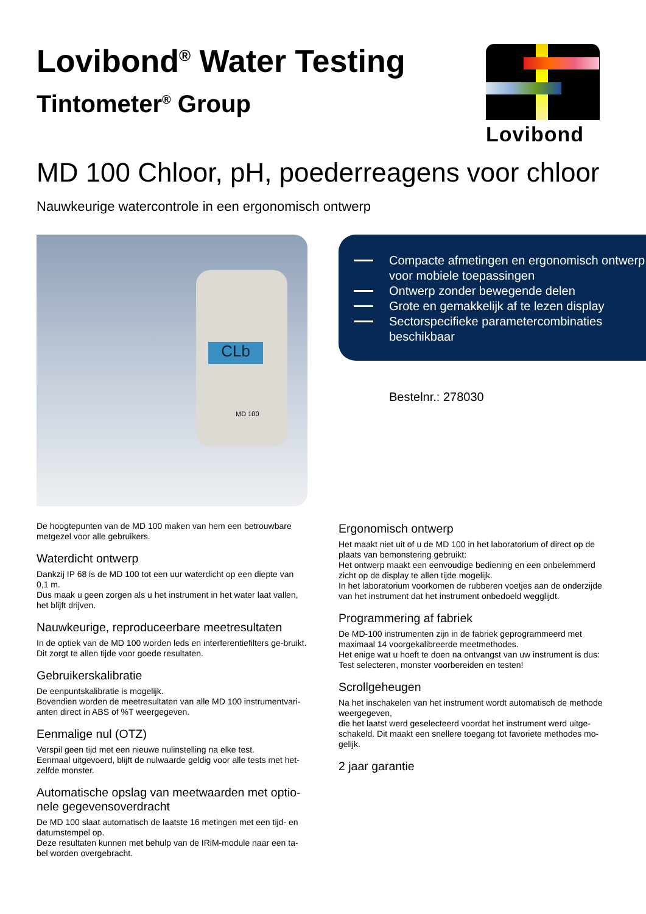Lovibond<sup>®</sup> Water Testing
Tintometer<sup>®</sup> Group
Lovibond
MD 100 Chloor, pH, poederreagens voor chloor
Nauwkeurige watercontrole in een ergonomisch ontwerp
CLb
MD 100
Compacte afmetingen en ergonomisch ontwerp voor mobiele toepassingen
Ontwerp zonder bewegende delen
Grote en gemakkelijk af te lezen display
Sectorspecifieke parametercombinaties beschikbaar
Bestelnr.: 278030
De hoogtepunten van de MD 100 maken van hem een betrouwbare metgezel voor alle gebruikers.
Waterdicht ontwerp
Dankzij IP 68 is de MD 100 tot een uur waterdicht op een diepte van 0,1 m.
Dus maak u geen zorgen als u het instrument in het water laat vallen, het blijft drijven.
Nauwkeurige, reproduceerbare meetresultaten
In de optiek van de MD 100 worden leds en interferentiefilters ge-bruikt.
Dit zorgt te allen tijde voor goede resultaten.
Gebruikerskalibratie
De eenpuntskalibratie is mogelijk.
Bovendien worden de meetresultaten van alle MD 100 instrumentvari-anten direct in ABS of %T weergegeven.
Eenmalige nul (OTZ)
Verspil geen tijd met een nieuwe nulinstelling na elke test.
Eenmaal uitgevoerd, blijft de nulwaarde geldig voor alle tests met het-zelfde monster.
Automatische opslag van meetwaarden met optio-nele gegevensoverdracht
De MD 100 slaat automatisch de laatste 16 metingen met een tijd- en datumstempel op.
Deze resultaten kunnen met behulp van de IRiM-module naar een ta-bel worden overgebracht.
Ergonomisch ontwerp
Het maakt niet uit of u de MD 100 in het laboratorium of direct op de plaats van bemonstering gebruikt:
Het ontwerp maakt een eenvoudige bediening en een onbelemmerd zicht op de display te allen tijde mogelijk.
In het laboratorium voorkomen de rubberen voetjes aan de onderzijde van het instrument dat het instrument onbedoeld wegglijdt.
Programmering af fabriek
De MD-100 instrumenten zijn in de fabriek geprogrammeerd met maximaal 14 voorgekalibreerde meetmethodes.
Het enige wat u hoeft te doen na ontvangst van uw instrument is dus: Test selecteren, monster voorbereiden en testen!
Scrollgeheugen
Na het inschakelen van het instrument wordt automatisch de methode weergegeven,
die het laatst werd geselecteerd voordat het instrument werd uitge-schakeld. Dit maakt een snellere toegang tot favoriete methodes mo-gelijk.
2 jaar garantie